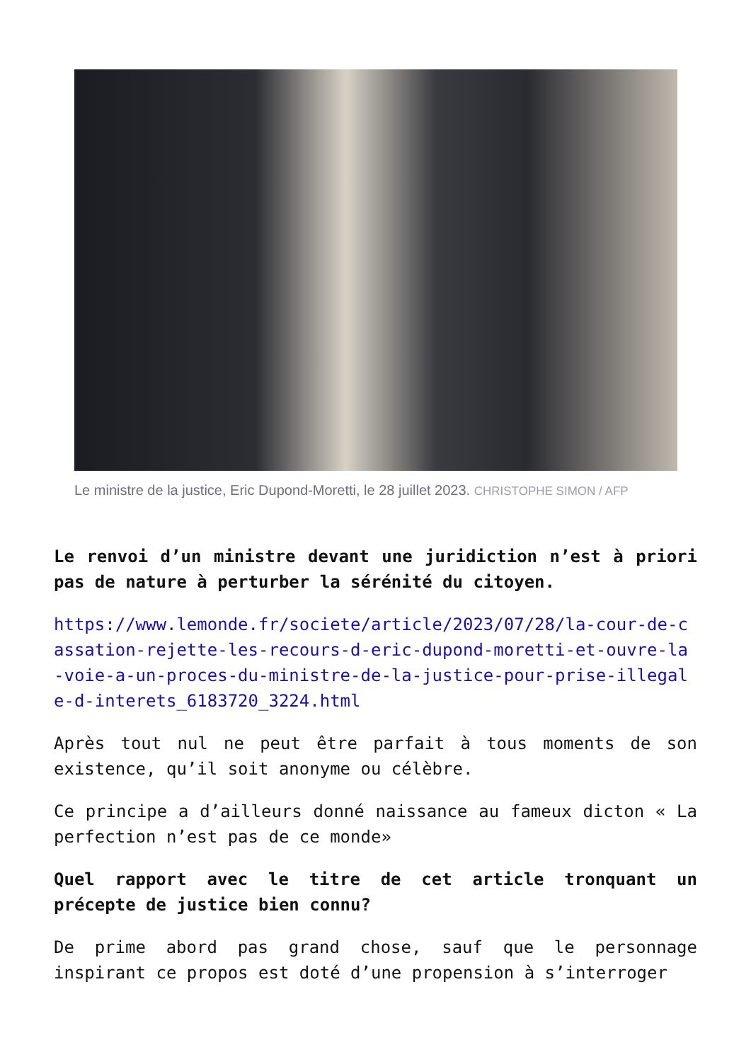Le ministre de la justice, Eric Dupond-Moretti, le 28 juillet 2023. CHRISTOPHE SIMON / AFP
Le renvoi d’un ministre devant une juridiction n’est à priori pas de nature à perturber la sérénité du citoyen.
https://www.lemonde.fr/societe/article/2023/07/28/la-cour-de-cassation-rejette-les-recours-d-eric-dupond-moretti-et-ouvre-la-voie-a-un-proces-du-ministre-de-la-justice-pour-prise-illegale-d-interets_6183720_3224.html
Après tout nul ne peut être parfait à tous moments de son existence, qu’il soit anonyme ou célèbre.
Ce principe a d’ailleurs donné naissance au fameux dicton « La perfection n’est pas de ce monde»
Quel rapport avec le titre de cet article tronquant un précepte de justice bien connu?
De prime abord pas grand chose, sauf que le personnage inspirant ce propos est doté d’une propension à s’interroger